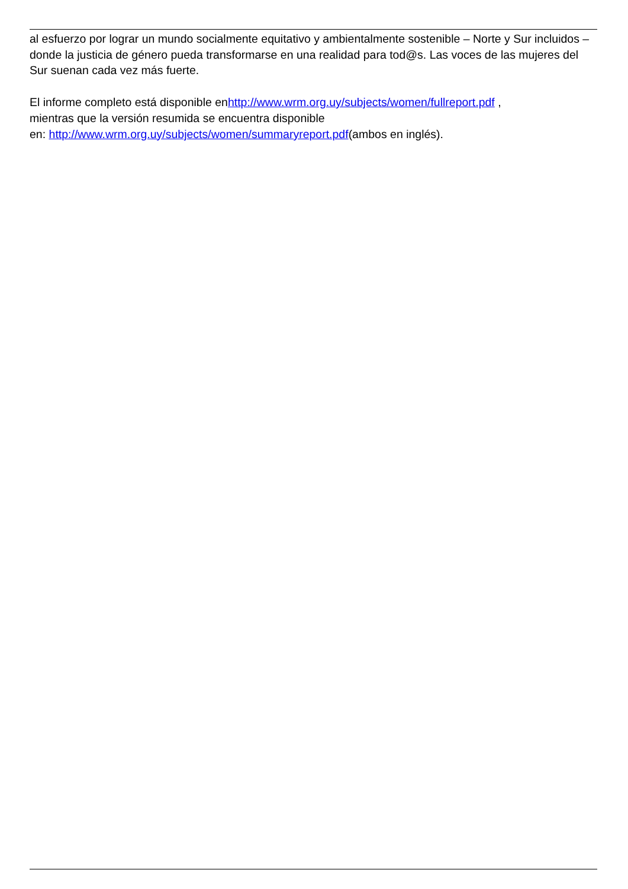al esfuerzo por lograr un mundo socialmente equitativo y ambientalmente sostenible – Norte y Sur incluidos – donde la justicia de género pueda transformarse en una realidad para tod@s. Las voces de las mujeres del Sur suenan cada vez más fuerte.
El informe completo está disponible enhttp://www.wrm.org.uy/subjects/women/fullreport.pdf ,
mientras que la versión resumida se encuentra disponible
en: http://www.wrm.org.uy/subjects/women/summaryreport.pdf(ambos en inglés).